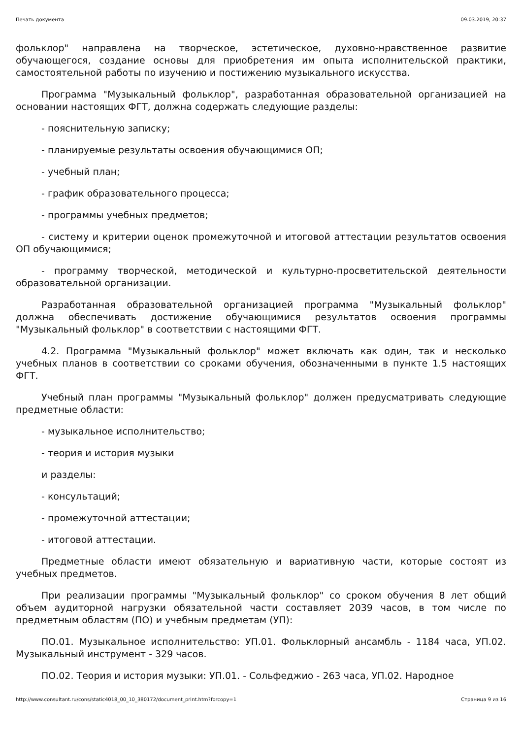Печать документа 09.03.2019, 20:37
фольклор" направлена на творческое, эстетическое, духовно-нравственное развитие обучающегося, создание основы для приобретения им опыта исполнительской практики, самостоятельной работы по изучению и постижению музыкального искусства.
Программа "Музыкальный фольклор", разработанная образовательной организацией на основании настоящих ФГТ, должна содержать следующие разделы:
- пояснительную записку;
- планируемые результаты освоения обучающимися ОП;
- учебный план;
- график образовательного процесса;
- программы учебных предметов;
- систему и критерии оценок промежуточной и итоговой аттестации результатов освоения ОП обучающимися;
- программу творческой, методической и культурно-просветительской деятельности образовательной организации.
Разработанная образовательной организацией программа "Музыкальный фольклор" должна обеспечивать достижение обучающимися результатов освоения программы "Музыкальный фольклор" в соответствии с настоящими ФГТ.
4.2. Программа "Музыкальный фольклор" может включать как один, так и несколько учебных планов в соответствии со сроками обучения, обозначенными в пункте 1.5 настоящих ФГТ.
Учебный план программы "Музыкальный фольклор" должен предусматривать следующие предметные области:
- музыкальное исполнительство;
- теория и история музыки
и разделы:
- консультаций;
- промежуточной аттестации;
- итоговой аттестации.
Предметные области имеют обязательную и вариативную части, которые состоят из учебных предметов.
При реализации программы "Музыкальный фольклор" со сроком обучения 8 лет общий объем аудиторной нагрузки обязательной части составляет 2039 часов, в том числе по предметным областям (ПО) и учебным предметам (УП):
ПО.01. Музыкальное исполнительство: УП.01. Фольклорный ансамбль - 1184 часа, УП.02. Музыкальный инструмент - 329 часов.
ПО.02. Теория и история музыки: УП.01. - Сольфеджио - 263 часа, УП.02. Народное
http://www.consultant.ru/cons/static4018_00_10_380172/document_print.htm?forcopy=1 Страница 9 из 16